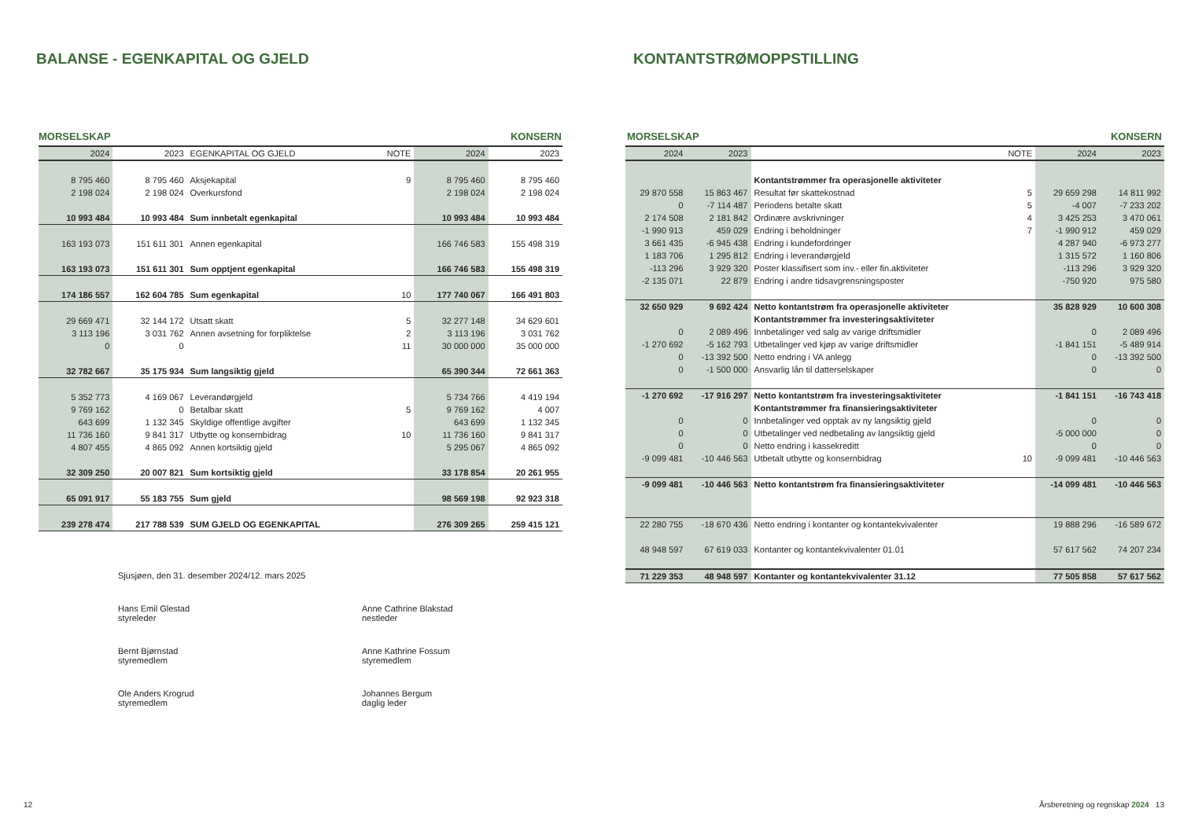BALANSE - EGENKAPITAL OG GJELD
MORSELSKAP KONSERN
| 2024 | 2023 | EGENKAPITAL OG GJELD | NOTE | 2024 | 2023 |
| --- | --- | --- | --- | --- | --- |
| 8 795 460 | 8 795 460 | Aksjekapital | 9 | 8 795 460 | 8 795 460 |
| 2 198 024 | 2 198 024 | Overkursfond | | 2 198 024 | 2 198 024 |
| 10 993 484 | 10 993 484 | Sum innbetalt egenkapital | | 10 993 484 | 10 993 484 |
| 163 193 073 | 151 611 301 | Annen egenkapital | | 166 746 583 | 155 498 319 |
| 163 193 073 | 151 611 301 | Sum opptjent egenkapital | | 166 746 583 | 155 498 319 |
| 174 186 557 | 162 604 785 | Sum egenkapital | 10 | 177 740 067 | 166 491 803 |
| 29 669 471 | 32 144 172 | Utsatt skatt | 5 | 32 277 148 | 34 629 601 |
| 3 113 196 | 3 031 762 | Annen avsetning for forpliktelse | 2 | 3 113 196 | 3 031 762 |
| 0 | 0 | | 11 | 30 000 000 | 35 000 000 |
| 32 782 667 | 35 175 934 | Sum langsiktig gjeld | | 65 390 344 | 72 661 363 |
| 5 352 773 | 4 169 067 | Leverandørgjeld | | 5 734 766 | 4 419 194 |
| 9 769 162 | 0 | Betalbar skatt | 5 | 9 769 162 | 4 007 |
| 643 699 | 1 132 345 | Skyldige offentlige avgifter | | 643 699 | 1 132 345 |
| 11 736 160 | 9 841 317 | Utbytte og konsernbidrag | 10 | 11 736 160 | 9 841 317 |
| 4 807 455 | 4 865 092 | Annen kortsiktig gjeld | | 5 295 067 | 4 865 092 |
| 32 309 250 | 20 007 821 | Sum kortsiktig gjeld | | 33 178 854 | 20 261 955 |
| 65 091 917 | 55 183 755 | Sum gjeld | | 98 569 198 | 92 923 318 |
| 239 278 474 | 217 788 539 | SUM GJELD OG EGENKAPITAL | | 276 309 265 | 259 415 121 |
Sjusjøen, den 31. desember 2024/12. mars 2025
Hans Emil Glestad
styreleder
Anne Cathrine Blakstad
nestleder
Bernt Bjørnstad
styremedlem
Anne Kathrine Fossum
styremedlem
Ole Anders Krogrud
styremedlem
Johannes Bergum
daglig leder
12
KONTANTSTRØMOPPSTILLING
MORSELSKAP KONSERN
| 2024 | 2023 | | NOTE | 2024 | 2023 |
| --- | --- | --- | --- | --- | --- |
| | | Kontantstrømmer fra operasjonelle aktiviteter | | | |
| 29 870 558 | 15 863 467 | Resultat før skattekostnad | 5 | 29 659 298 | 14 811 992 |
| 0 | -7 114 487 | Periodens betalte skatt | 5 | -4 007 | -7 233 202 |
| 2 174 508 | 2 181 842 | Ordinære avskrivninger | 4 | 3 425 253 | 3 470 061 |
| -1 990 913 | 459 029 | Endring i beholdninger | 7 | -1 990 912 | 459 029 |
| 3 661 435 | -6 945 438 | Endring i kundefordringer | | 4 287 940 | -6 973 277 |
| 1 183 706 | 1 295 812 | Endring i leverandørgjeld | | 1 315 572 | 1 160 806 |
| -113 296 | 3 929 320 | Poster klassifisert som inv.- eller fin.aktiviteter | | -113 296 | 3 929 320 |
| -2 135 071 | 22 879 | Endring i andre tidsavgrensningsposter | | -750 920 | 975 580 |
| 32 650 929 | 9 692 424 | Netto kontantstrøm fra operasjonelle aktiviteter | | 35 828 929 | 10 600 308 |
| | | Kontantstrømmer fra investeringsaktiviteter | | | |
| 0 | 2 089 496 | Innbetalinger ved salg av varige driftsmidler | | 0 | 2 089 496 |
| -1 270 692 | -5 162 793 | Utbetalinger ved kjøp av varige driftsmidler | | -1 841 151 | -5 489 914 |
| 0 | -13 392 500 | Netto endring i VA anlegg | | 0 | -13 392 500 |
| 0 | -1 500 000 | Ansvarlig lån til datterselskaper | | 0 | 0 |
| -1 270 692 | -17 916 297 | Netto kontantstrøm fra investeringsaktiviteter | | -1 841 151 | -16 743 418 |
| | | Kontantstrømmer fra finansieringsaktiviteter | | | |
| 0 | 0 | Innbetalinger ved opptak av ny langsiktig gjeld | | 0 | 0 |
| 0 | 0 | Utbetalinger ved nedbetaling av langsiktig gjeld | | -5 000 000 | 0 |
| 0 | 0 | Netto endring i kassekreditt | | 0 | 0 |
| -9 099 481 | -10 446 563 | Utbetalt utbytte og konsernbidrag | 10 | -9 099 481 | -10 446 563 |
| -9 099 481 | -10 446 563 | Netto kontantstrøm fra finansieringsaktiviteter | | -14 099 481 | -10 446 563 |
| 22 280 755 | -18 670 436 | Netto endring i kontanter og kontantekvivalenter | | 19 888 296 | -16 589 672 |
| 48 948 597 | 67 619 033 | Kontanter og kontantekvivalenter 01.01 | | 57 617 562 | 74 207 234 |
| 71 229 353 | 48 948 597 | Kontanter og kontantekvivalenter 31.12 | | 77 505 858 | 57 617 562 |
Årsberetning og regnskap 2024 13